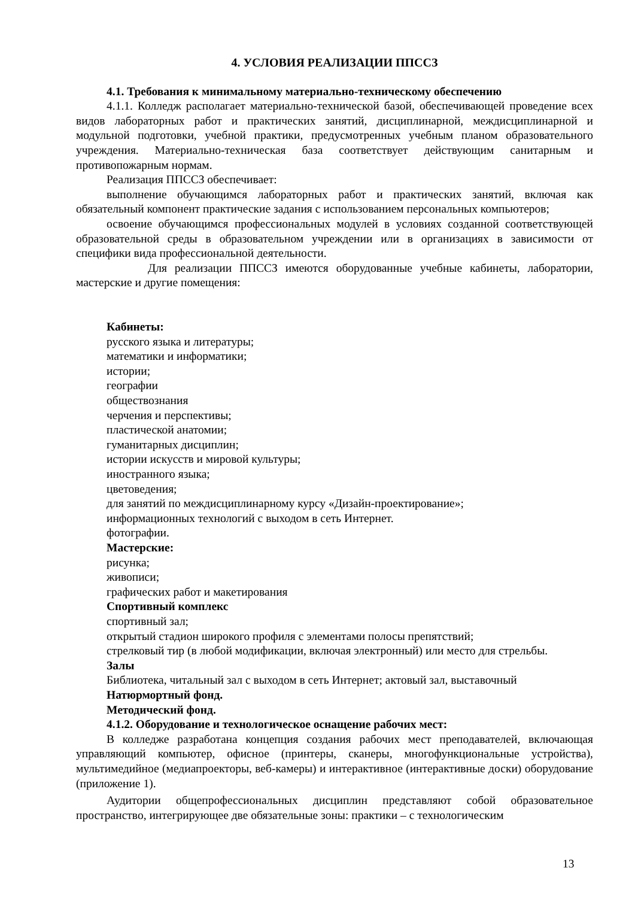4. УСЛОВИЯ РЕАЛИЗАЦИИ ППССЗ
4.1. Требования к минимальному материально-техническому обеспечению
4.1.1. Колледж располагает материально-технической базой, обеспечивающей проведение всех видов лабораторных работ и практических занятий, дисциплинарной, междисциплинарной и модульной подготовки, учебной практики, предусмотренных учебным планом образовательного учреждения. Материально-техническая база соответствует действующим санитарным и противопожарным нормам.
Реализация ППССЗ обеспечивает:
выполнение обучающимся лабораторных работ и практических занятий, включая как обязательный компонент практические задания с использованием персональных компьютеров;
освоение обучающимся профессиональных модулей в условиях созданной соответствующей образовательной среды в образовательном учреждении или в организациях в зависимости от специфики вида профессиональной деятельности.
Для реализации ППССЗ имеются оборудованные учебные кабинеты, лаборатории, мастерские и другие помещения:
Кабинеты:
русского языка и литературы;
математики и информатики;
истории;
географии
обществознания
черчения и перспективы;
пластической анатомии;
гуманитарных дисциплин;
истории искусств и мировой культуры;
иностранного языка;
цветоведения;
для занятий по междисциплинарному курсу «Дизайн-проектирование»;
информационных технологий с выходом в сеть Интернет.
фотографии.
Мастерские:
рисунка;
живописи;
графических работ и макетирования
Спортивный комплекс
спортивный зал;
открытый стадион широкого профиля с элементами полосы препятствий;
стрелковый тир (в любой модификации, включая электронный) или место для стрельбы.
Залы
Библиотека, читальный зал с выходом в сеть Интернет; актовый зал, выставочный
Натюрмортный фонд.
Методический фонд.
4.1.2. Оборудование и технологическое оснащение рабочих мест:
В колледже разработана концепция создания рабочих мест преподавателей, включающая управляющий компьютер, офисное (принтеры, сканеры, многофункциональные устройства), мультимедийное (медиапроекторы, веб-камеры) и интерактивное (интерактивные доски) оборудование (приложение 1).
Аудитории общепрофессиональных дисциплин представляют собой образовательное пространство, интегрирующее две обязательные зоны: практики – с технологическим
13